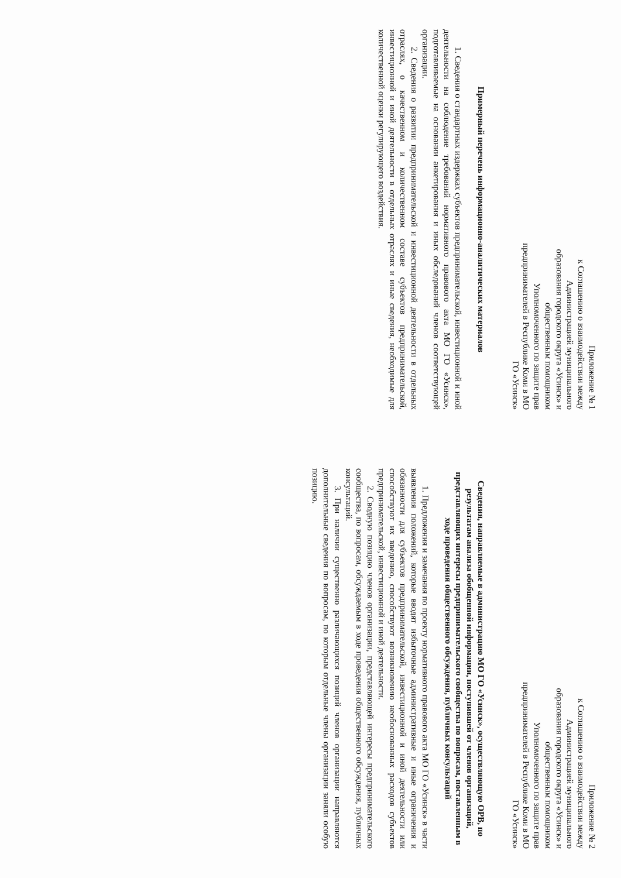Приложение № 1
к Соглашению о взаимодействии между Администрацией муниципального образования городского округа «Усинск» и общественным помощником Уполномоченного по защите прав предпринимателей в Республике Коми в МО ГО «Усинск»
Примерный перечень информационно-аналитических материалов
1. Сведения о стандартных издержках субъектов предпринимательской, инвестиционной и иной деятельности на соблюдение требований нормативного правового акта МО ГО «Усинск», подготавливаемые на основании анкетирования и иных обследований членов соответствующей организации.
2. Сведения о развитии предпринимательской и инвестиционной деятельности в отдельных отраслях, о качественном и количественном составе субъектов предпринимательской, инвестиционной и иной деятельности в отдельных отраслях и иные сведения, необходимые для количественной оценки регулирующего воздействия.
Приложение № 2
к Соглашению о взаимодействии между Администрацией муниципального образования городского округа «Усинск» и общественным помощником Уполномоченного по защите прав предпринимателей в Республике Коми в МО ГО «Усинск»
Сведения, направляемые в администрацию МО ГО «Усинск», осуществляющую ОРВ, по результатам анализа обобщенной информации, поступившей от членов организаций, представляющих интересы предпринимательского сообщества по вопросам, поставленным в ходе проведения общественного обсуждения, публичных консультаций
1. Предложения и замечания по проекту нормативного правового акта МО ГО «Усинск» в части выявления положений, которые вводят избыточные административные и иные ограничения и обязанности для субъектов предпринимательской, инвестиционной и иной деятельности или способствуют их введению, способствуют возникновению необоснованных расходов субъектов предпринимательской, инвестиционной и иной деятельности.
2. Сводную позицию членов организации, представляющей интересы предпринимательского сообщества, по вопросам, обсуждаемым в ходе проведения общественного обсуждения, публичных консультаций.
3. При наличии существенно различающихся позиций членов организации направляются дополнительные сведения по вопросам, по которым отдельные члены организации заняли особую позицию.